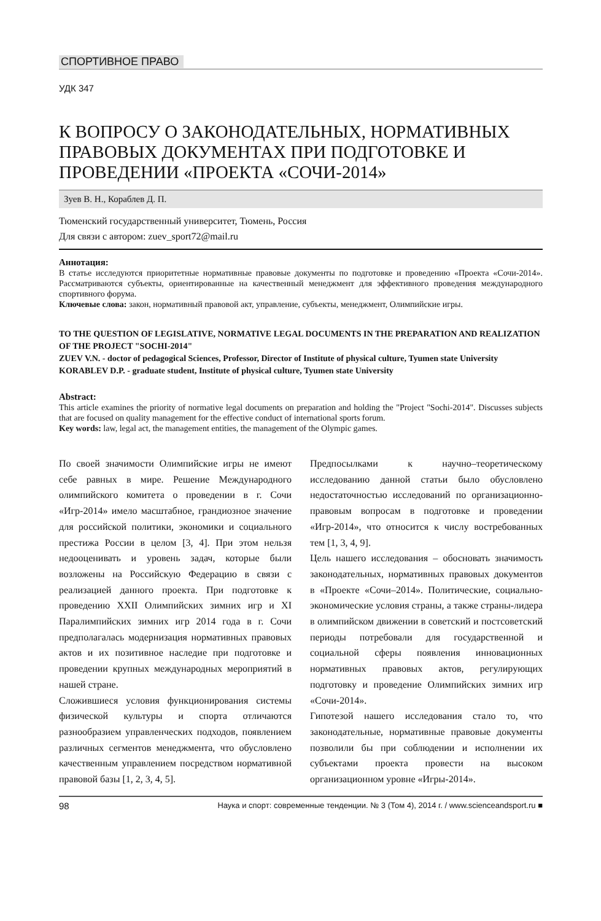СПОРТИВНОЕ ПРАВО
УДК 347
К ВОПРОСУ О ЗАКОНОДАТЕЛЬНЫХ, НОРМАТИВНЫХ ПРАВОВЫХ ДОКУМЕНТАХ ПРИ ПОДГОТОВКЕ И ПРОВЕДЕНИИ «ПРОЕКТА «СОЧИ-2014»
Зуев В. Н., Кораблев Д. П.
Тюменский государственный университет, Тюмень, Россия
Для связи с автором: zuev_sport72@mail.ru
Аннотация:
В статье исследуются приоритетные нормативные правовые документы по подготовке и проведению «Проекта «Сочи-2014». Рассматриваются субъекты, ориентированные на качественный менеджмент для эффективного проведения международного спортивного форума.
Ключевые слова: закон, нормативный правовой акт, управление, субъекты, менеджмент, Олимпийские игры.
TO THE QUESTION OF LEGISLATIVE, NORMATIVE LEGAL DOCUMENTS IN THE PREPARATION AND REALIZATION OF THE PROJECT "SOCHI-2014"
ZUEV V.N. - doctor of pedagogical Sciences, Professor, Director of Institute of physical culture, Tyumen state University
KORABLEV D.P. - graduate student, Institute of physical culture, Tyumen state University
Abstract:
This article examines the priority of normative legal documents on preparation and holding the "Project "Sochi-2014". Discusses subjects that are focused on quality management for the effective conduct of international sports forum.
Key words: law, legal act, the management entities, the management of the Olympic games.
По своей значимости Олимпийские игры не имеют себе равных в мире. Решение Международного олимпийского комитета о проведении в г. Сочи «Игр-2014» имело масштабное, грандиозное значение для российской политики, экономики и социального престижа России в целом [3, 4]. При этом нельзя недооценивать и уровень задач, которые были возложены на Российскую Федерацию в связи с реализацией данного проекта. При подготовке к проведению XXII Олимпийских зимних игр и XI Паралимпийских зимних игр 2014 года в г. Сочи предполагалась модернизация нормативных правовых актов и их позитивное наследие при подготовке и проведении крупных международных мероприятий в нашей стране.
Сложившиеся условия функционирования системы физической культуры и спорта отличаются разнообразием управленческих подходов, появлением различных сегментов менеджмента, что обусловлено качественным управлением посредством нормативной правовой базы [1, 2, 3, 4, 5].
Предпосылками к научно–теоретическому исследованию данной статьи было обусловлено недостаточностью исследований по организационно-правовым вопросам в подготовке и проведении «Игр-2014», что относится к числу востребованных тем [1, 3, 4, 9].
Цель нашего исследования – обосновать значимость законодательных, нормативных правовых документов в «Проекте «Сочи–2014». Политические, социально-экономические условия страны, а также страны-лидера в олимпийском движении в советский и постсоветский периоды потребовали для государственной и социальной сферы появления инновационных нормативных правовых актов, регулирующих подготовку и проведение Олимпийских зимних игр «Сочи-2014».
Гипотезой нашего исследования стало то, что законодательные, нормативные правовые документы позволили бы при соблюдении и исполнении их субъектами проекта провести на высоком организационном уровне «Игры-2014».
98 Наука и спорт: современные тенденции. № 3 (Том 4), 2014 г. / www.scienceandsport.ru ■